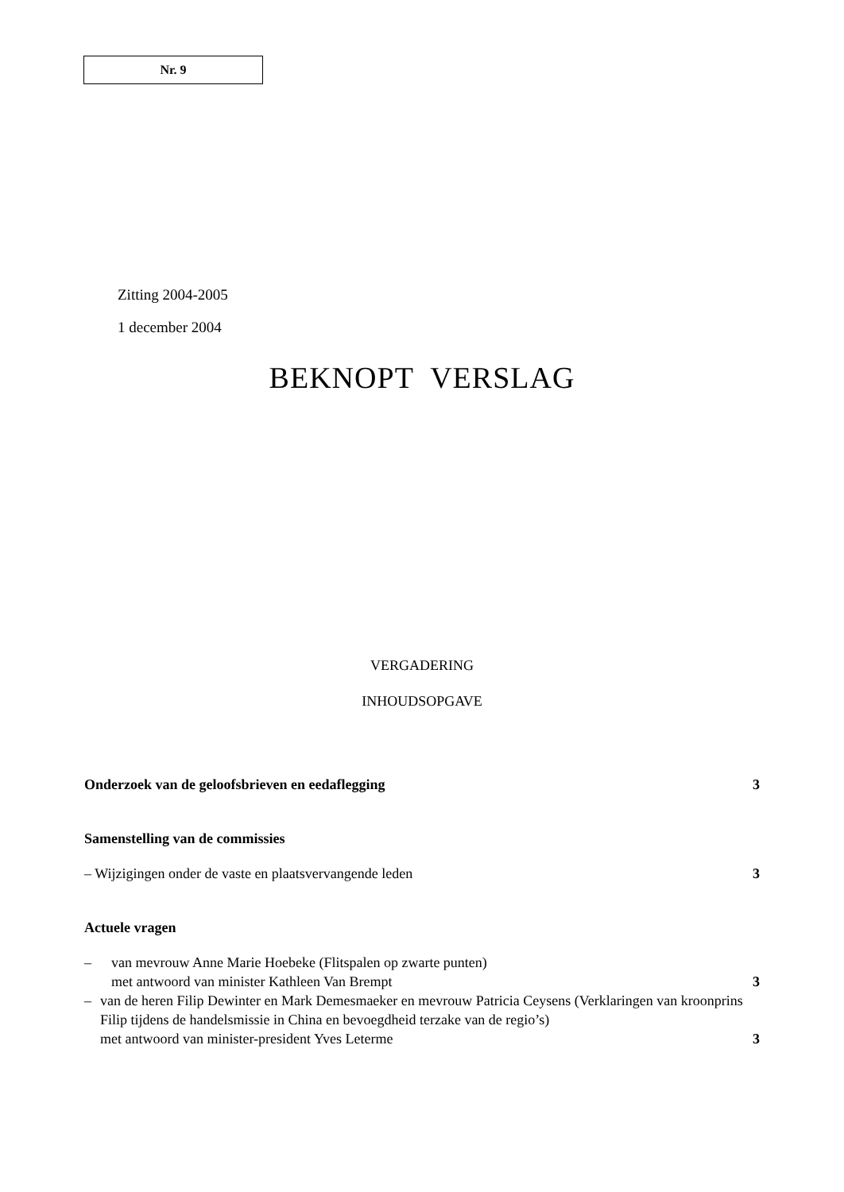Nr. 9
Zitting 2004-2005
1 december 2004
BEKNOPT VERSLAG
VERGADERING
INHOUDSOPGAVE
Onderzoek van de geloofsbrieven en eedaflegging 3
Samenstelling van de commissies
– Wijzigingen onder de vaste en plaatsvervangende leden 3
Actuele vragen
– van mevrouw Anne Marie Hoebeke (Flitspalen op zwarte punten)
met antwoord van minister Kathleen Van Brempt
3
– van de heren Filip Dewinter en Mark Demesmaeker en mevrouw Patricia Ceysens (Verklaringen van kroonprins Filip tijdens de handelsmissie in China en bevoegdheid terzake van de regio’s)
met antwoord van minister-president Yves Leterme
3